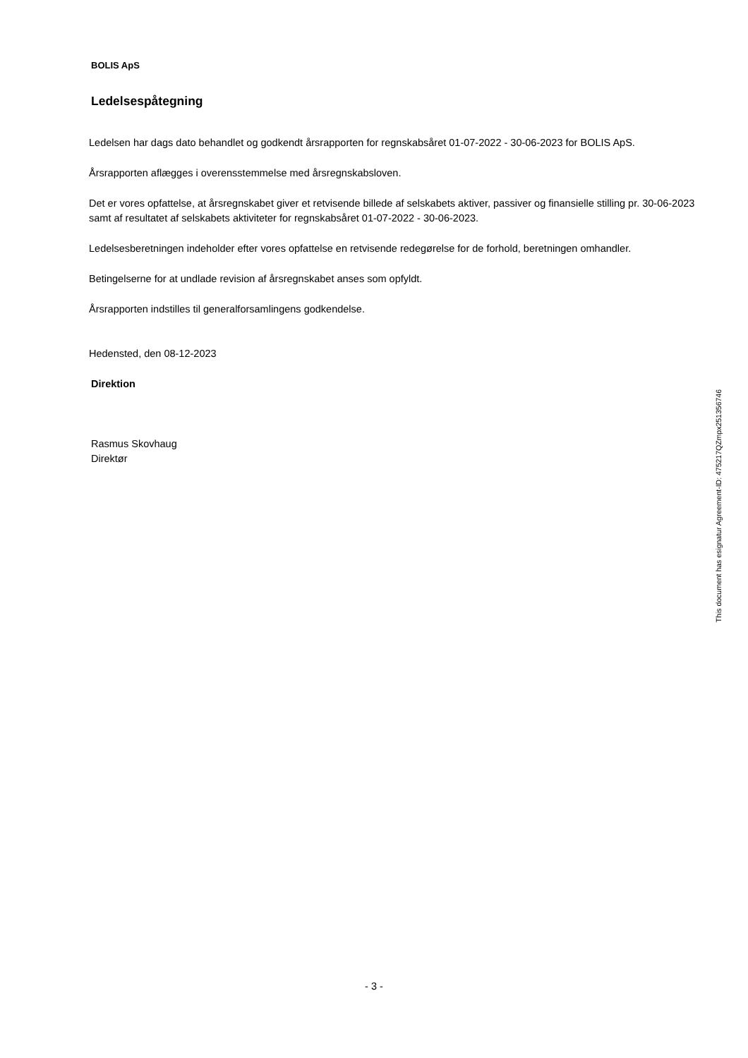BOLIS ApS
Ledelsespåtegning
Ledelsen har dags dato behandlet og godkendt årsrapporten for regnskabsåret 01-07-2022 - 30-06-2023 for BOLIS ApS.
Årsrapporten aflægges i overensstemmelse med årsregnskabsloven.
Det er vores opfattelse, at årsregnskabet giver et retvisende billede af selskabets aktiver, passiver og finansielle stilling pr. 30-06-2023 samt af resultatet af selskabets aktiviteter for regnskabsåret 01-07-2022 - 30-06-2023.
Ledelsesberetningen indeholder efter vores opfattelse en retvisende redegørelse for de forhold, beretningen omhandler.
Betingelserne for at undlade revision af årsregnskabet anses som opfyldt.
Årsrapporten indstilles til generalforsamlingens godkendelse.
Hedensted, den 08-12-2023
Direktion
Rasmus Skovhaug
Direktør
This document has esignatur Agreement-ID: 475217QZmpx251356746
- 3 -